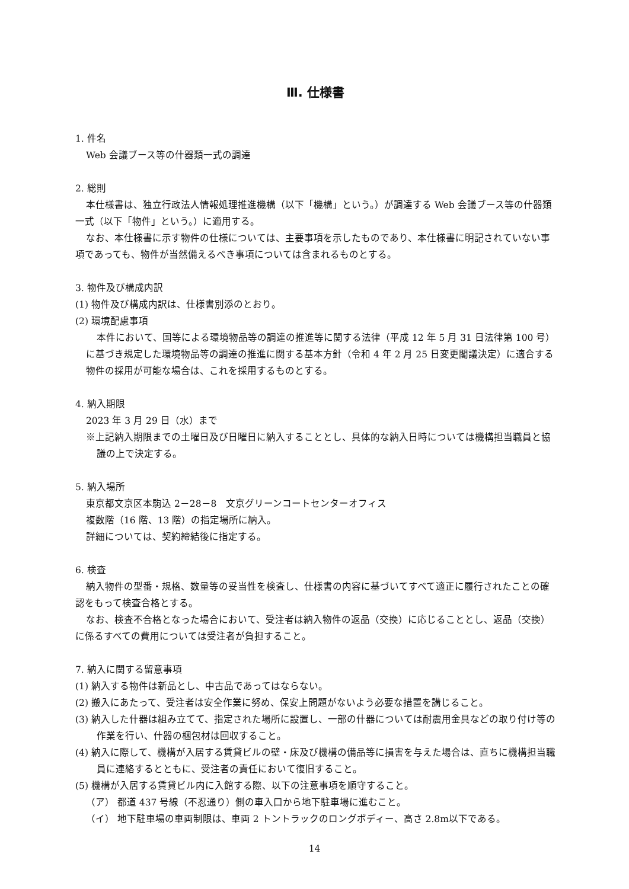Ⅲ. 仕様書
1. 件名
Web 会議ブース等の什器類一式の調達
2. 総則
本仕様書は、独立行政法人情報処理推進機構（以下「機構」という。）が調達する Web 会議ブース等の什器類一式（以下「物件」という。）に適用する。
なお、本仕様書に示す物件の仕様については、主要事項を示したものであり、本仕様書に明記されていない事項であっても、物件が当然備えるべき事項については含まれるものとする。
3. 物件及び構成内訳
(1) 物件及び構成内訳は、仕様書別添のとおり。
(2) 環境配慮事項
本件において、国等による環境物品等の調達の推進等に関する法律（平成 12 年 5 月 31 日法律第 100 号）に基づき規定した環境物品等の調達の推進に関する基本方針（令和 4 年 2 月 25 日変更閣議決定）に適合する物件の採用が可能な場合は、これを採用するものとする。
4. 納入期限
2023 年 3 月 29 日（水）まで
※上記納入期限までの土曜日及び日曜日に納入することとし、具体的な納入日時については機構担当職員と協議の上で決定する。
5. 納入場所
東京都文京区本駒込 2－28－8　文京グリーンコートセンターオフィス
複数階（16 階、13 階）の指定場所に納入。
詳細については、契約締結後に指定する。
6. 検査
納入物件の型番・規格、数量等の妥当性を検査し、仕様書の内容に基づいてすべて適正に履行されたことの確認をもって検査合格とする。
なお、検査不合格となった場合において、受注者は納入物件の返品（交換）に応じることとし、返品（交換）に係るすべての費用については受注者が負担すること。
7. 納入に関する留意事項
(1) 納入する物件は新品とし、中古品であってはならない。
(2) 搬入にあたって、受注者は安全作業に努め、保安上問題がないよう必要な措置を講じること。
(3) 納入した什器は組み立てて、指定された場所に設置し、一部の什器については耐震用金具などの取り付け等の作業を行い、什器の梱包材は回収すること。
(4) 納入に際して、機構が入居する賃貸ビルの壁・床及び機構の備品等に損害を与えた場合は、直ちに機構担当職員に連絡するとともに、受注者の責任において復旧すること。
(5) 機構が入居する賃貸ビル内に入館する際、以下の注意事項を順守すること。
（ア） 都道 437 号線（不忍通り）側の車入口から地下駐車場に進むこと。
（イ） 地下駐車場の車両制限は、車両 2 トントラックのロングボディー、高さ 2.8m以下である。
14